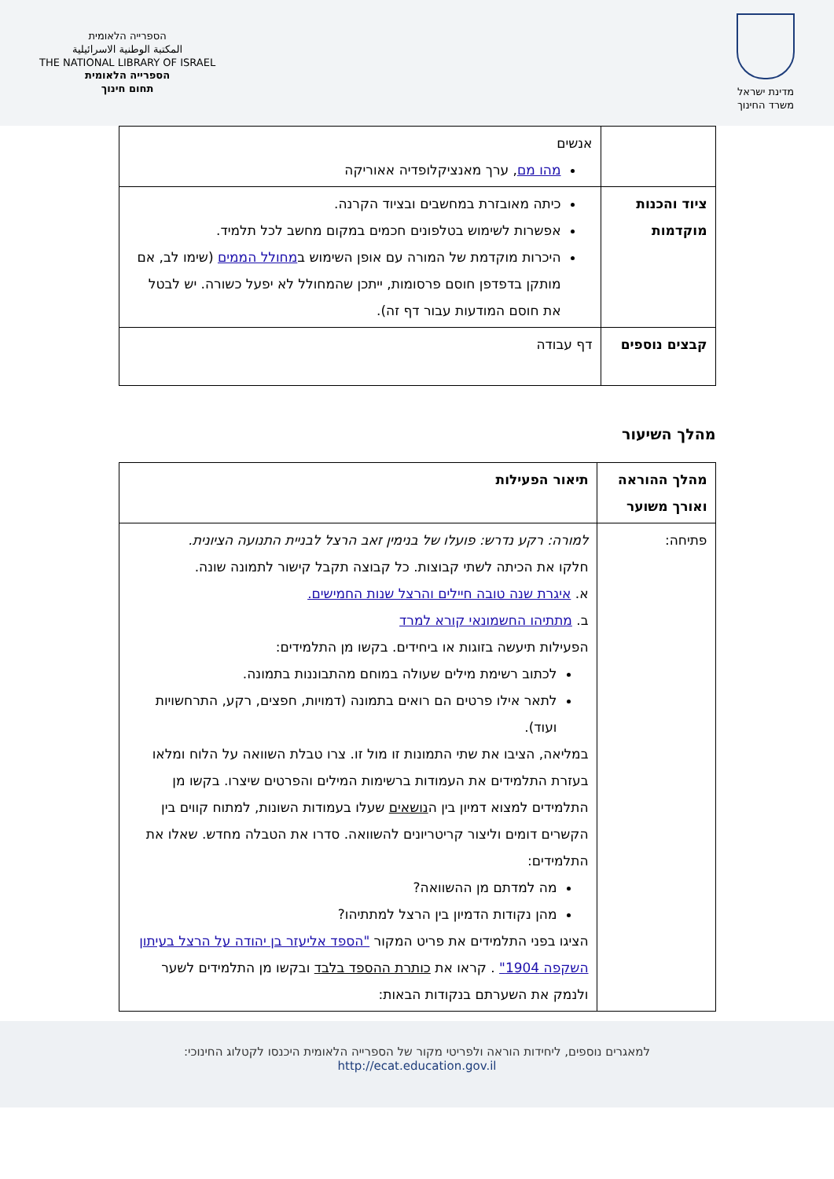מדינת ישראל
משרד החינוך
הספרייה הלאומית
المكتبة الوطنية الاسرائيلية
THE NATIONAL LIBRARY OF ISRAEL
הספרייה הלאומית
תחום חינוך
| | אנשים מהו מם , ערך מאנציקלופדיה אאוריקה |
| ציוד והכנות מוקדמות | כיתה מאובזרת במחשבים ובציוד הקרנה. אפשרות לשימוש בטלפונים חכמים במקום מחשב לכל תלמיד. היכרות מוקדמת של המורה עם אופן השימוש ב מחולל הממים (שימו לב, אם מותקן בדפדפן חוסם פרסומות, ייתכן שהמחולל לא יפעל כשורה. יש לבטל את חוסם המודעות עבור דף זה). |
| קבצים נוספים | דף עבודה |
מהלך השיעור
| מהלך ההוראה ואורך משוער | תיאור הפעילות |
| --- | --- |
| פתיחה: | למורה: רקע נדרש: פועלו של בנימין זאב הרצל לבניית התנועה הציונית. חלקו את הכיתה לשתי קבוצות. כל קבוצה תקבל קישור לתמונה שונה. א. איגרת שנה טובה חיילים והרצל שנות החמישים. ב. מתתיהו החשמונאי קורא למרד הפעילות תיעשה בזוגות או ביחידים. בקשו מן התלמידים: לכתוב רשימת מילים שעולה במוחם מהתבוננות בתמונה. לתאר אילו פרטים הם רואים בתמונה (דמויות, חפצים, רקע, התרחשויות ועוד). במליאה, הציבו את שתי התמונות זו מול זו. צרו טבלת השוואה על הלוח ומלאו בעזרת התלמידים את העמודות ברשימות המילים והפרטים שיצרו. בקשו מן התלמידים למצוא דמיון בין ה נושאים שעלו בעמודות השונות, למתוח קווים בין הקשרים דומים וליצור קריטריונים להשוואה. סדרו את הטבלה מחדש. שאלו את התלמידים: מה למדתם מן ההשוואה? מהן נקודות הדמיון בין הרצל למתתיהו? הציגו בפני התלמידים את פריט המקור "הספד אליעזר בן יהודה על הרצל בעיתון השקפה 1904" . קראו את כותרת ההספד בלבד ובקשו מן התלמידים לשער ולנמק את השערתם בנקודות הבאות: |
למאגרים נוספים, ליחידות הוראה ולפריטי מקור של הספרייה הלאומית היכנסו לקטלוג החינוכי:
http://ecat.education.gov.il